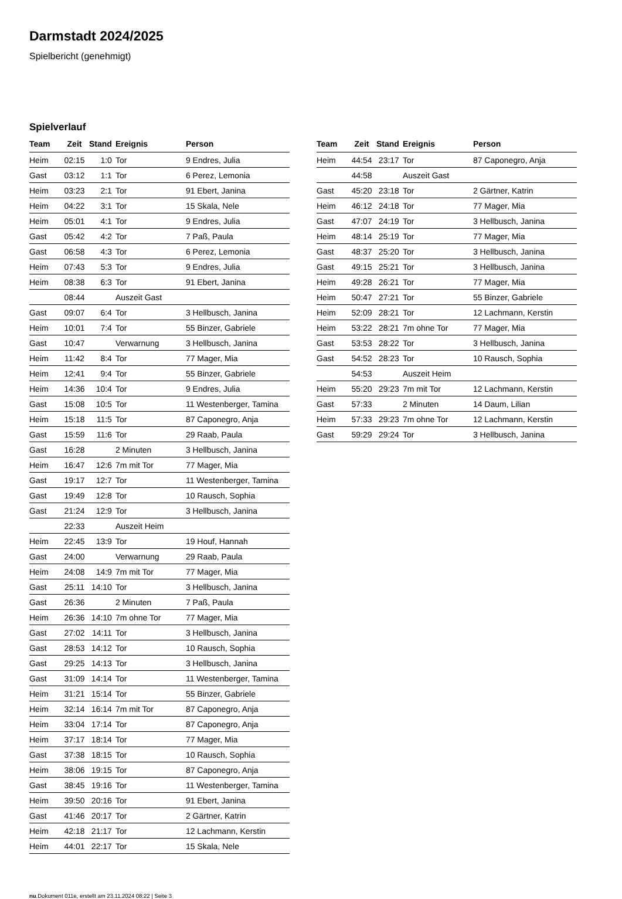Darmstadt 2024/2025
Spielbericht (genehmigt)
Spielverlauf
| Team | Zeit | Stand | Ereignis | Person |
| --- | --- | --- | --- | --- |
| Heim | 02:15 | 1:0 | Tor | 9 Endres, Julia |
| Gast | 03:12 | 1:1 | Tor | 6 Perez, Lemonia |
| Heim | 03:23 | 2:1 | Tor | 91 Ebert, Janina |
| Heim | 04:22 | 3:1 | Tor | 15 Skala, Nele |
| Heim | 05:01 | 4:1 | Tor | 9 Endres, Julia |
| Gast | 05:42 | 4:2 | Tor | 7 Paß, Paula |
| Gast | 06:58 | 4:3 | Tor | 6 Perez, Lemonia |
| Heim | 07:43 | 5:3 | Tor | 9 Endres, Julia |
| Heim | 08:38 | 6:3 | Tor | 91 Ebert, Janina |
| | 08:44 | | Auszeit Gast | |
| Gast | 09:07 | 6:4 | Tor | 3 Hellbusch, Janina |
| Heim | 10:01 | 7:4 | Tor | 55 Binzer, Gabriele |
| Gast | 10:47 | | Verwarnung | 3 Hellbusch, Janina |
| Heim | 11:42 | 8:4 | Tor | 77 Mager, Mia |
| Heim | 12:41 | 9:4 | Tor | 55 Binzer, Gabriele |
| Heim | 14:36 | 10:4 | Tor | 9 Endres, Julia |
| Gast | 15:08 | 10:5 | Tor | 11 Westenberger, Tamina |
| Heim | 15:18 | 11:5 | Tor | 87 Caponegro, Anja |
| Gast | 15:59 | 11:6 | Tor | 29 Raab, Paula |
| Gast | 16:28 | | 2 Minuten | 3 Hellbusch, Janina |
| Heim | 16:47 | 12:6 | 7m mit Tor | 77 Mager, Mia |
| Gast | 19:17 | 12:7 | Tor | 11 Westenberger, Tamina |
| Gast | 19:49 | 12:8 | Tor | 10 Rausch, Sophia |
| Gast | 21:24 | 12:9 | Tor | 3 Hellbusch, Janina |
| | 22:33 | | Auszeit Heim | |
| Heim | 22:45 | 13:9 | Tor | 19 Houf, Hannah |
| Gast | 24:00 | | Verwarnung | 29 Raab, Paula |
| Heim | 24:08 | 14:9 | 7m mit Tor | 77 Mager, Mia |
| Gast | 25:11 | 14:10 | Tor | 3 Hellbusch, Janina |
| Gast | 26:36 | | 2 Minuten | 7 Paß, Paula |
| Heim | 26:36 | 14:10 | 7m ohne Tor | 77 Mager, Mia |
| Gast | 27:02 | 14:11 | Tor | 3 Hellbusch, Janina |
| Gast | 28:53 | 14:12 | Tor | 10 Rausch, Sophia |
| Gast | 29:25 | 14:13 | Tor | 3 Hellbusch, Janina |
| Gast | 31:09 | 14:14 | Tor | 11 Westenberger, Tamina |
| Heim | 31:21 | 15:14 | Tor | 55 Binzer, Gabriele |
| Heim | 32:14 | 16:14 | 7m mit Tor | 87 Caponegro, Anja |
| Heim | 33:04 | 17:14 | Tor | 87 Caponegro, Anja |
| Heim | 37:17 | 18:14 | Tor | 77 Mager, Mia |
| Gast | 37:38 | 18:15 | Tor | 10 Rausch, Sophia |
| Heim | 38:06 | 19:15 | Tor | 87 Caponegro, Anja |
| Gast | 38:45 | 19:16 | Tor | 11 Westenberger, Tamina |
| Heim | 39:50 | 20:16 | Tor | 91 Ebert, Janina |
| Gast | 41:46 | 20:17 | Tor | 2 Gärtner, Katrin |
| Heim | 42:18 | 21:17 | Tor | 12 Lachmann, Kerstin |
| Heim | 44:01 | 22:17 | Tor | 15 Skala, Nele |
| Team | Zeit | Stand | Ereignis | Person |
| --- | --- | --- | --- | --- |
| Heim | 44:54 | 23:17 | Tor | 87 Caponegro, Anja |
| | 44:58 | | Auszeit Gast | |
| Gast | 45:20 | 23:18 | Tor | 2 Gärtner, Katrin |
| Heim | 46:12 | 24:18 | Tor | 77 Mager, Mia |
| Gast | 47:07 | 24:19 | Tor | 3 Hellbusch, Janina |
| Heim | 48:14 | 25:19 | Tor | 77 Mager, Mia |
| Gast | 48:37 | 25:20 | Tor | 3 Hellbusch, Janina |
| Gast | 49:15 | 25:21 | Tor | 3 Hellbusch, Janina |
| Heim | 49:28 | 26:21 | Tor | 77 Mager, Mia |
| Heim | 50:47 | 27:21 | Tor | 55 Binzer, Gabriele |
| Heim | 52:09 | 28:21 | Tor | 12 Lachmann, Kerstin |
| Heim | 53:22 | 28:21 | 7m ohne Tor | 77 Mager, Mia |
| Gast | 53:53 | 28:22 | Tor | 3 Hellbusch, Janina |
| Gast | 54:52 | 28:23 | Tor | 10 Rausch, Sophia |
| | 54:53 | | Auszeit Heim | |
| Heim | 55:20 | 29:23 | 7m mit Tor | 12 Lachmann, Kerstin |
| Gast | 57:33 | | 2 Minuten | 14 Daum, Lilian |
| Heim | 57:33 | 29:23 | 7m ohne Tor | 12 Lachmann, Kerstin |
| Gast | 59:29 | 29:24 | Tor | 3 Hellbusch, Janina |
nu.Dokument 011e, erstellt am 23.11.2024 08:22 | Seite 3